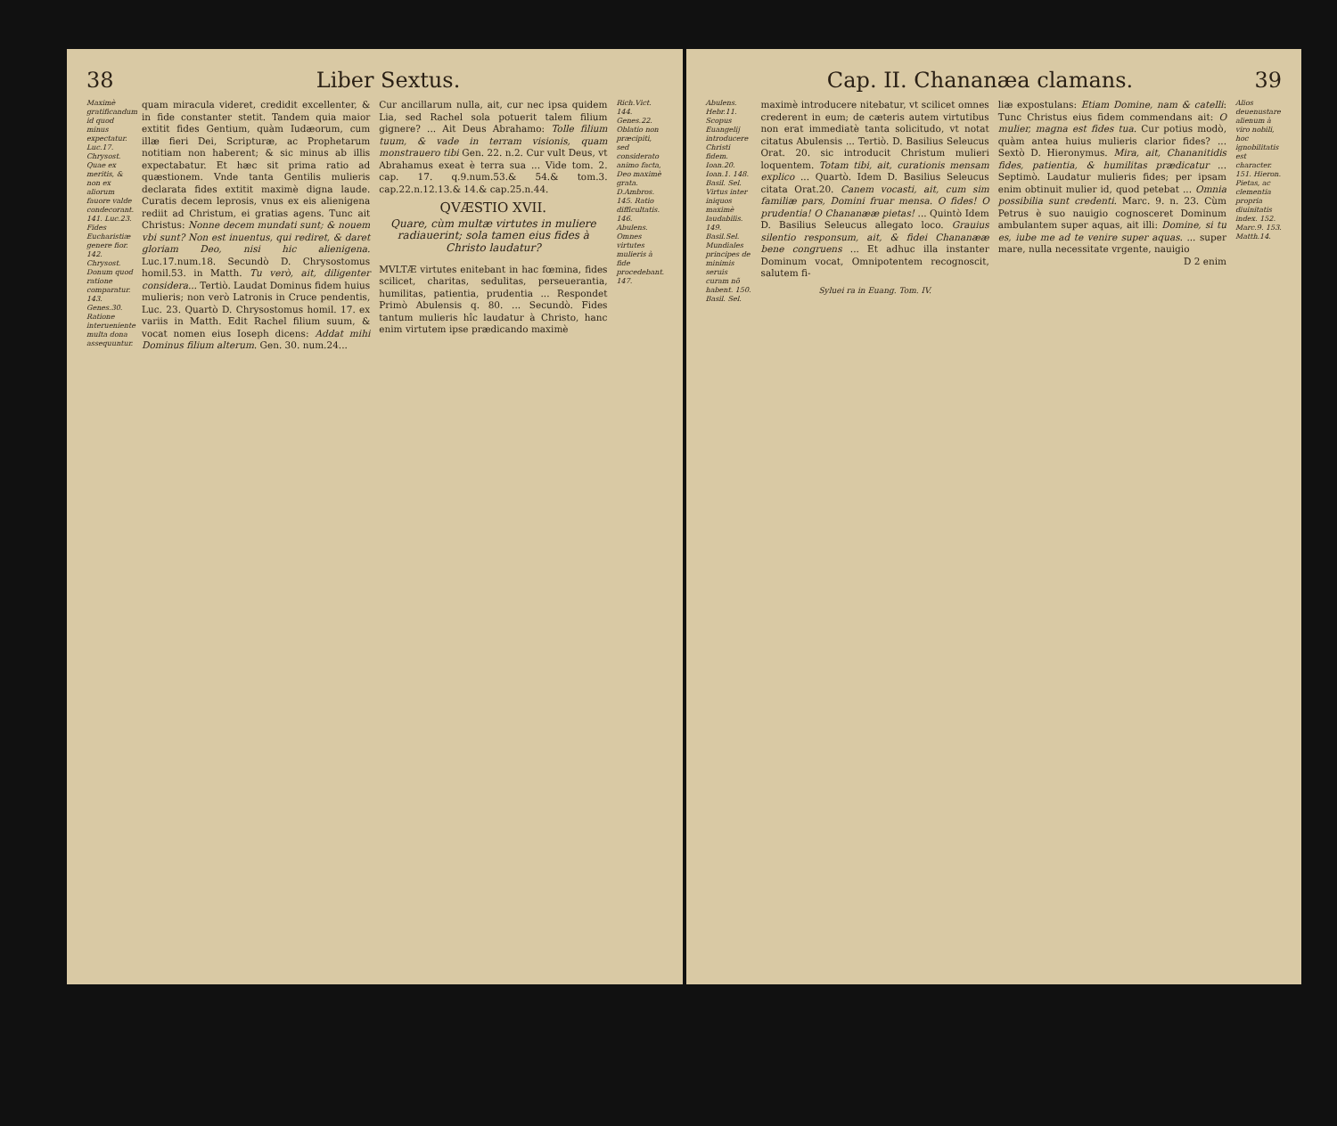38 Liber Sextus.
Maximè gratificandum id quod minus expectatur. Luc.17. Chrysost. Quae ex meritis, & non ex aliorum fauore valde condecorant. 141. Luc.23. Fides Eucharistiæ genere fior. 142. Chrysost. Donum quod ratione comparatur. 143. Genes.30. Ratione interueniente multa dona assequuntur.
quam miracula videret, credidit excellenter, & in fide constanter stetit. Tandem quia maior extitit fides Gentium, quàm Iudæorum, cum illæ fieri Dei, Scripturæ, ac Prophetarum notitiam non haberent; & sic minus ab illis expectabatur. Et hæc sit prima ratio ad quæstionem. Vnde tanta Gentilis mulieris declarata fides extitit maximè digna laude. Curatis decem leprosis, vnus ex eis alienigena rediit ad Christum, ei gratias agens. Tunc ait Christus: Nonne decem mundati sunt; & nouem vbi sunt? Non est inuentus, qui rediret, & daret gloriam Deo, nisi hic alienigena. Luc.17.num.18. Secundò D. Chrysostomus homil.53. in Matth. Tu verò, ait, diligenter considera... Tertiò. Laudat Dominus fidem huius mulieris; non verò Latronis in Cruce pendentis, Luc. 23. Quartò D. Chrysostomus homil. 17. ex variis in Matth. Edit Rachel filium suum, & vocat nomen eius Ioseph dicens: Addat mihi Dominus filium alterum. Gen. 30. num.24...
Cur ancillarum nulla, ait, cur nec ipsa quidem Lia, sed Rachel sola potuerit talem filium gignere? ... Ait Deus Abrahamo: Tolle filium tuum, & vade in terram visionis, quam monstrauero tibi Gen. 22. n.2. Cur vult Deus, vt Abrahamus exeat è terra sua ... Vide tom. 2. cap. 17. q.9.num.53.& 54.& tom.3. cap.22.n.12.13.& 14.& cap.25.n.44.
QVÆSTIO XVII.
Quare, cùm multæ virtutes in muliere radiauerint; sola tamen eius fides à Christo laudatur?
MVLTÆ virtutes enitebant in hac fœmina, fides scilicet, charitas, sedulitas, perseuerantia, humilitas, patientia, prudentia ... Respondet Primò Abulensis q. 80. ... Secundò. Fides tantum mulieris hîc laudatur à Christo, hanc enim virtutem ipse prædicando maximè
Rich.Vict. 144. Genes.22. Oblatio non præcipiti, sed considerato animo facta, Deo maximè grata. D.Ambros. 145. Ratio difficultatis. 146. Abulens. Omnes virtutes mulieris à fide procedebant. 147.
Cap. II. Chananæa clamans. 39
Abulens. Hebr.11. Scopus Euangelij introducere Christi fidem. Ioan.20. Ioan.1. 148. Basil. Sel. Virtus inter iniquos maximè laudabilis. 149. Basil.Sel. Mundiales principes de minimis seruis curam nõ habent. 150. Basil. Sel.
maximè introducere nitebatur, vt scilicet omnes crederent in eum; de cæteris autem virtutibus non erat immediatè tanta solicitudo, vt notat citatus Abulensis ... Tertiò. D. Basilius Seleucus Orat. 20. sic introducit Christum mulieri loquentem. Totam tibi, ait, curationis mensam explico ... Quartò. Idem D. Basilius Seleucus citata Orat.20. Canem vocasti, ait, cum sim familiæ pars, Domini fruar mensa. O fides! O prudentia! O Chananææ pietas! ... Quintò Idem D. Basilius Seleucus allegato loco. Grauius silentio responsum, ait, & fidei Chananææ bene congruens ... Et adhuc illa instanter Dominum vocat, Omnipotentem recognoscit, salutem fi-
Syluei ra in Euang. Tom. IV.
liæ expostulans: Etiam Domine, nam & catelli: Tunc Christus eius fidem commendans ait: O mulier, magna est fides tua. Cur potius modò, quàm antea huius mulieris clarior fides? ... Sextò D. Hieronymus. Mira, ait, Chananitidis fides, patientia, & humilitas prædicatur ... Septimò. Laudatur mulieris fides; per ipsam enim obtinuit mulier id, quod petebat ... Omnia possibilia sunt credenti. Marc. 9. n. 23. Cùm Petrus è suo nauigio cognosceret Dominum ambulantem super aquas, ait illi: Domine, si tu es, iube me ad te venire super aquas. ... super mare, nulla necessitate vrgente, nauigio
D 2 enim
Alios deuenustare alienum à viro nobili, hoc ignobilitatis est character. 151. Hieron. Pietas, ac clementia propria diuinitatis index. 152. Marc.9. 153. Matth.14.